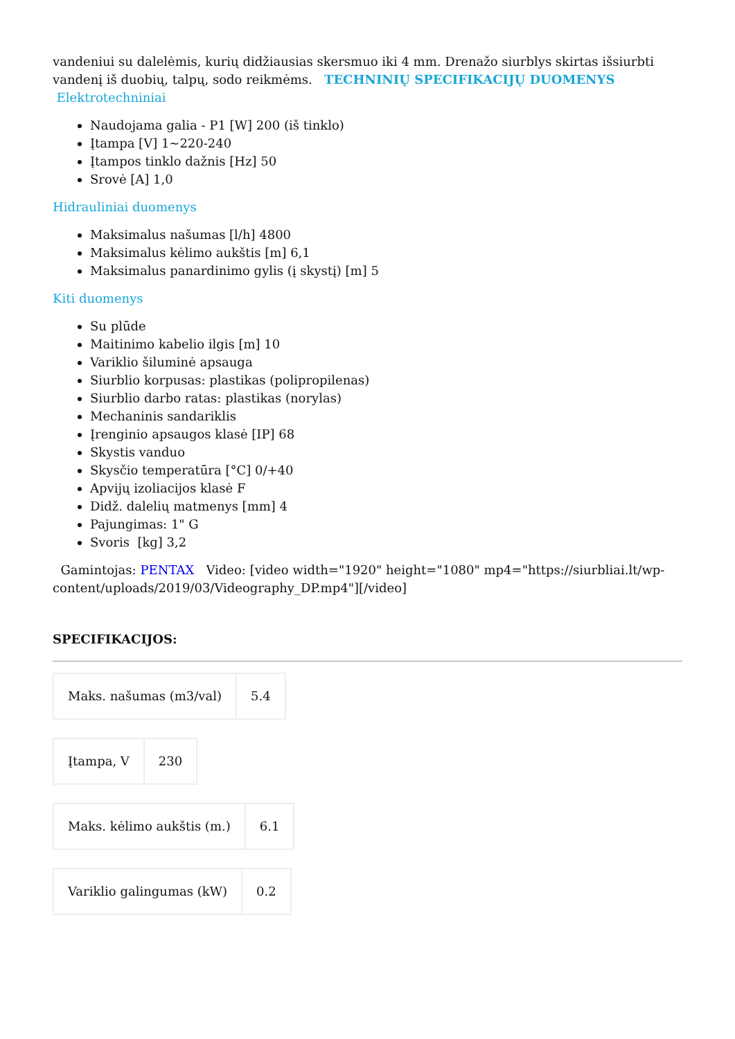vandeniui su dalelėmis, kurių didžiausias skersmuo iki 4 mm. Drenažo siurblys skirtas išsiurbti vandenį iš duobių, talpų, sodo reikmėms. TECHNINIŲ SPECIFIKACIJŲ DUOMENYS
Elektrotechniniai
Naudojama galia - P1 [W] 200 (iš tinklo)
Įtampa [V] 1~220-240
Įtampos tinklo dažnis [Hz] 50
Srovė [A] 1,0
Hidrauliniai duomenys
Maksimalus našumas [l/h] 4800
Maksimalus kėlimo aukštis [m] 6,1
Maksimalus panardinimo gylis (į skystį) [m] 5
Kiti duomenys
Su plūde
Maitinimo kabelio ilgis [m] 10
Variklio šiluminė apsauga
Siurblio korpusas: plastikas (polipropilenas)
Siurblio darbo ratas: plastikas (norylas)
Mechaninis sandariklis
Įrenginio apsaugos klasė [IP] 68
Skystis vanduo
Skysčio temperatūra [°C] 0/+40
Apvijų izoliacijos klasė F
Didž. dalelių matmenys [mm] 4
Pajungimas: 1" G
Svoris [kg] 3,2
Gamintojas: PENTAX Video: [video width="1920" height="1080" mp4="https://siurbliai.lt/wp-content/uploads/2019/03/Videography_DP.mp4"][/video]
SPECIFIKACIJOS:
| Maks. našumas (m3/val) | 5.4 |
| Įtampa, V | 230 |
| Maks. kėlimo aukštis (m.) | 6.1 |
| Variklio galingumas (kW) | 0.2 |